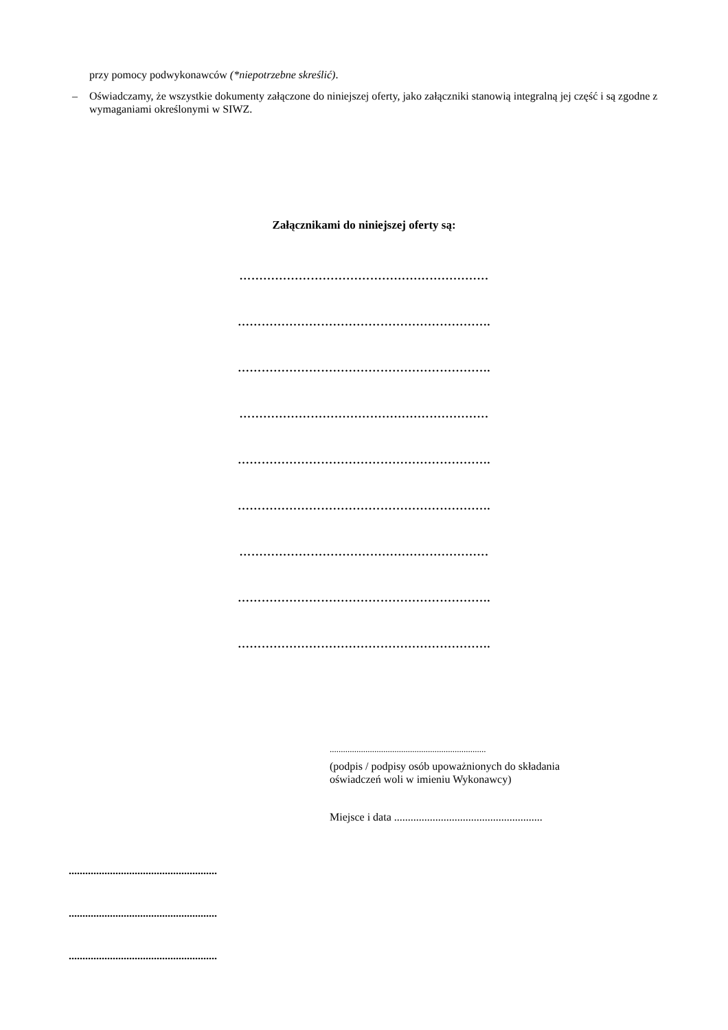przy pomocy podwykonawców (*niepotrzebne skreślić).
– Oświadczamy, że wszystkie dokumenty załączone do niniejszej oferty, jako załączniki stanowią integralną jej część i są zgodne z wymaganiami określonymi w SIWZ.
Załącznikami do niniejszej oferty są:
………………………………………………………
……………………………………………………….
……………………………………………………….
………………………………………………………
……………………………………………………….
……………………………………………………….
………………………………………………………
……………………………………………………….
……………………………………………………….
......................................................................
(podpis / podpisy osób upoważnionych do składania
oświadczeń woli w imieniu Wykonawcy)
Miejsce i data ......................................................
......................................................
......................................................
......................................................